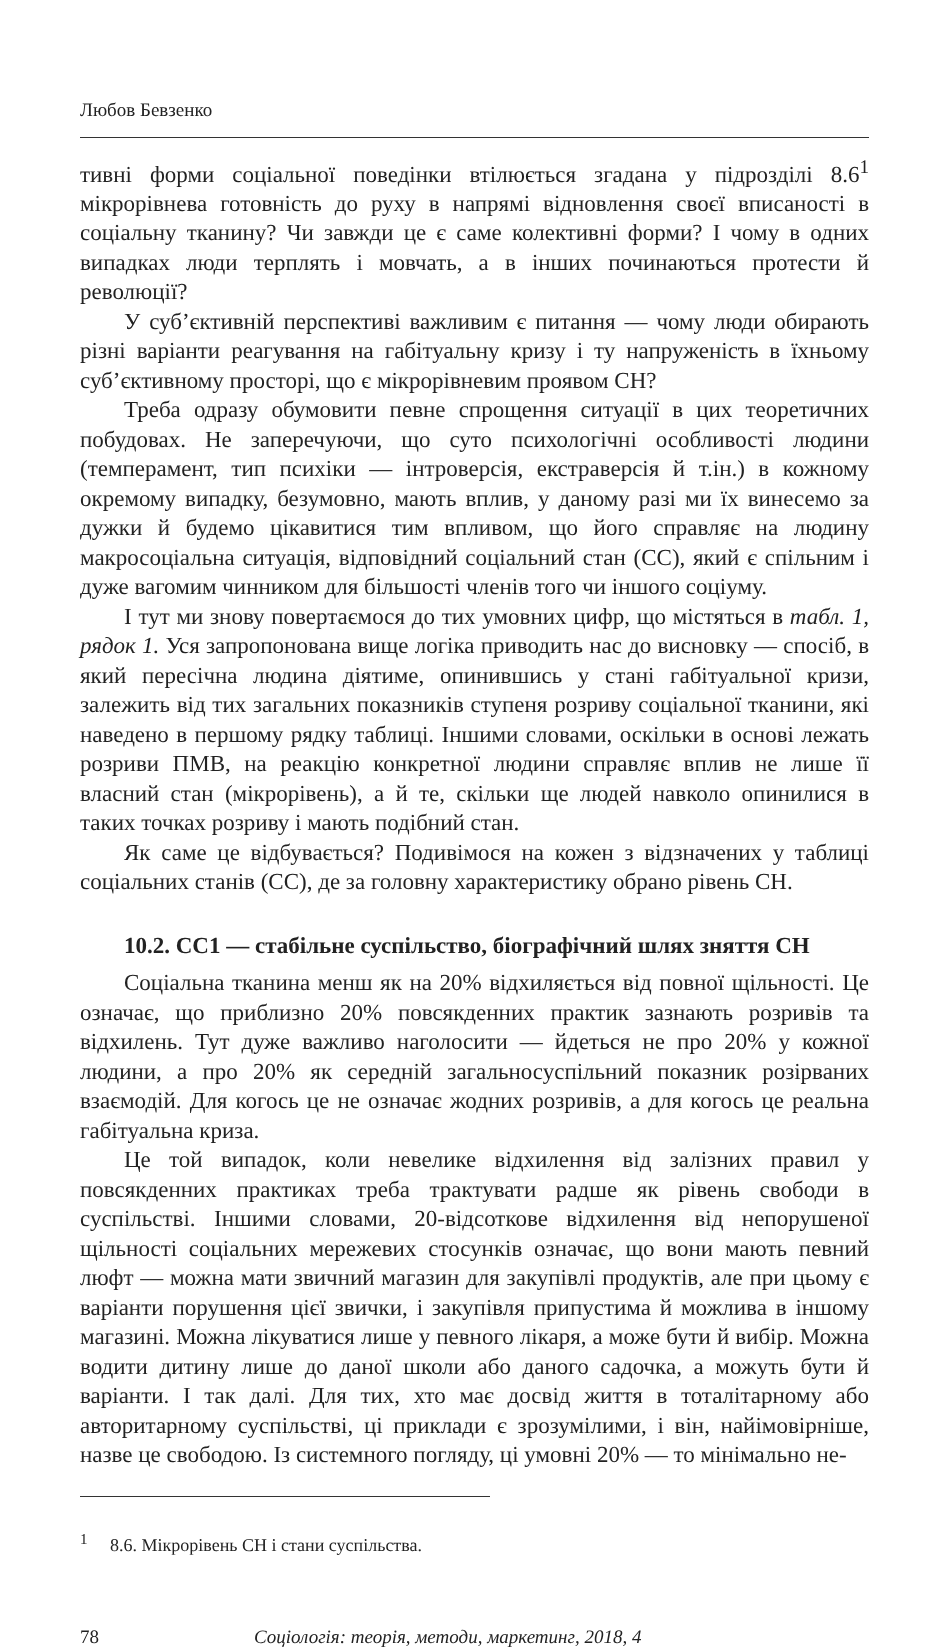Любов Бевзенко
тивні форми соціальної поведінки втілюється згадана у підрозділі 8.6<sup>1</sup> мікрорівнева готовність до руху в напрямі відновлення своєї вписаності в соціальну тканину? Чи завжди це є саме колективні форми? І чому в одних випадках люди терплять і мовчать, а в інших починаються протести й революції?
У суб’єктивній перспективі важливим є питання — чому люди обирають різні варіанти реагування на габітуальну кризу і ту напруженість в їхньому суб’єктивному просторі, що є мікрорівневим проявом СН?
Треба одразу обумовити певне спрощення ситуації в цих теоретичних побудовах. Не заперечуючи, що суто психологічні особливості людини (темперамент, тип психіки — інтроверсія, екстраверсія й т.ін.) в кожному окремому випадку, безумовно, мають вплив, у даному разі ми їх винесемо за дужки й будемо цікавитися тим впливом, що його справляє на людину макросоціальна ситуація, відповідний соціальний стан (СС), який є спільним і дуже вагомим чинником для більшості членів того чи іншого соціуму.
І тут ми знову повертаємося до тих умовних цифр, що містяться в табл. 1, рядок 1. Уся запропонована вище логіка приводить нас до висновку — спосіб, в який пересічна людина діятиме, опинившись у стані габітуальної кризи, залежить від тих загальних показників ступеня розриву соціальної тканини, які наведено в першому рядку таблиці. Іншими словами, оскільки в основі лежать розриви ПМВ, на реакцію конкретної людини справляє вплив не лише її власний стан (мікрорівень), а й те, скільки ще людей навколо опинилися в таких точках розриву і мають подібний стан.
Як саме це відбувається? Подивімося на кожен з відзначених у таблиці соціальних станів (СС), де за головну характеристику обрано рівень СН.
10.2. СС1 — стабільне суспільство, біографічний шлях зняття СН
Соціальна тканина менш як на 20% відхиляється від повної щільності. Це означає, що приблизно 20% повсякденних практик зазнають розривів та відхилень. Тут дуже важливо наголосити — йдеться не про 20% у кожної людини, а про 20% як середній загальносуспільний показник розірваних взаємодій. Для когось це не означає жодних розривів, а для когось це реальна габітуальна криза.
Це той випадок, коли невелике відхилення від залізних правил у повсякденних практиках треба трактувати радше як рівень свободи в суспільстві. Іншими словами, 20-відсоткове відхилення від непорушеної щільності соціальних мережевих стосунків означає, що вони мають певний люфт — можна мати звичний магазин для закупівлі продуктів, але при цьому є варіанти порушення цієї звички, і закупівля припустима й можлива в іншому магазині. Можна лікуватися лише у певного лікаря, а може бути й вибір. Можна водити дитину лише до даної школи або даного садочка, а можуть бути й варіанти. І так далі. Для тих, хто має досвід життя в тоталітарному або авторитарному суспільстві, ці приклади є зрозумілими, і він, найімовірніше, назве це свободою. Із системного погляду, ці умовні 20% — то мінімально не-
<sup>1</sup> 8.6. Мікрорівень СН і стани суспільства.
78 Соціологія: теорія, методи, маркетинг, 2018, 4